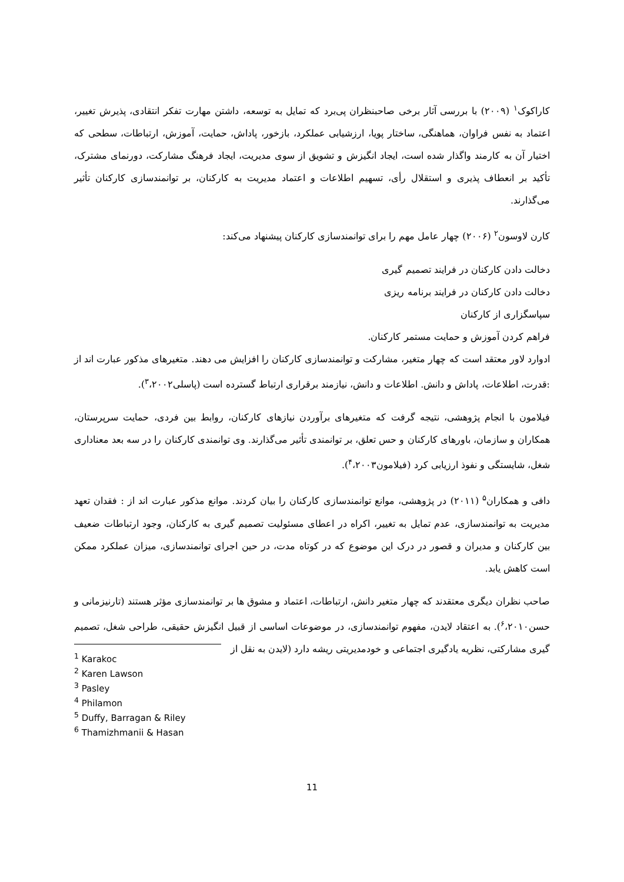کاراکوک<sup>۱</sup> (۲۰۰۹) با بررسی آثار برخی صاحبنظران پی‌برد که تمایل به توسعه، داشتن مهارت تفکر انتقادی، پذیرش تغییر، اعتماد به نفس فراوان، هماهنگی، ساختار پویا، ارزشیابی عملکرد، بازخور، پاداش، حمایت، آموزش، ارتباطات، سطحی که اختیار آن به کارمند واگذار شده است، ایجاد انگیزش و تشویق از سوی مدیریت، ایجاد فرهنگ مشارکت، دورنمای مشترک، تأکید بر انعطاف پذیری و استقلال رأی، تسهیم اطلاعات و اعتماد مدیریت به کارکنان، بر توانمندسازی کارکنان تأثیر می‌گذارند.
کارن لاوسون<sup>۲</sup> (۲۰۰۶) چهار عامل مهم را برای توانمندسازی کارکنان پیشنهاد می‌کند:
دخالت دادن کارکنان در فرایند تصمیم گیری
دخالت دادن کارکنان در فرایند برنامه ریزی
سپاسگزاری از کارکنان
فراهم کردن آموزش و حمایت مستمر کارکنان.
ادوارد لاور معتقد است که چهار متغیر، مشارکت و توانمندسازی کارکنان را افزایش می دهند. متغیرهای مذکور عبارت اند از :قدرت، اطلاعات، پاداش و دانش. اطلاعات و دانش، نیازمند برقراری ارتباط گسترده است (پاسلی<sup>۳</sup>،۲۰۰۲).
فیلامون با انجام پژوهشی، نتیجه گرفت که متغیرهای برآوردن نیازهای کارکنان، روابط بین فردی، حمایت سرپرستان، همکاران و سازمان، باورهای کارکنان و حس تعلق، بر توانمندی تأثیر می‌گذارند. وی توانمندی کارکنان را در سه بعد معناداری شغل، شایستگی و نفوذ ارزیابی کرد (فیلامون<sup>۴</sup>،۲۰۰۳).
دافی و همکاران<sup>۵</sup> (۲۰۱۱) در پژوهشی، موانع توانمندسازی کارکنان را بیان کردند. موانع مذکور عبارت اند از : فقدان تعهد مدیریت به توانمندسازی، عدم تمایل به تغییر، اکراه در اعطای مسئولیت تصمیم گیری به کارکنان، وجود ارتباطات ضعیف بین کارکنان و مدیران و قصور در درک این موضوع که در کوتاه مدت، در حین اجرای توانمندسازی، میزان عملکرد ممکن است کاهش یابد.
صاحب نظران دیگری معتقدند که چهار متغیر دانش، ارتباطات، اعتماد و مشوق ها بر توانمندسازی مؤثر هستند (تارنیزمانی و حسن<sup>۶</sup>،۲۰۱۰). به اعتقاد لایدن، مفهوم توانمندسازی، در موضوعات اساسی از قبیل انگیزش حقیقی، طراحی شغل، تصمیم گیری مشارکتی، نظریه یادگیری اجتماعی و خودمدیریتی ریشه دارد (لایدن به نقل از
<sup>1</sup> Karakoc
<sup>2</sup> Karen Lawson
<sup>3</sup> Pasley
<sup>4</sup> Philamon
<sup>5</sup> Duffy, Barragan & Riley
<sup>6</sup> Thamizhmanii & Hasan
11